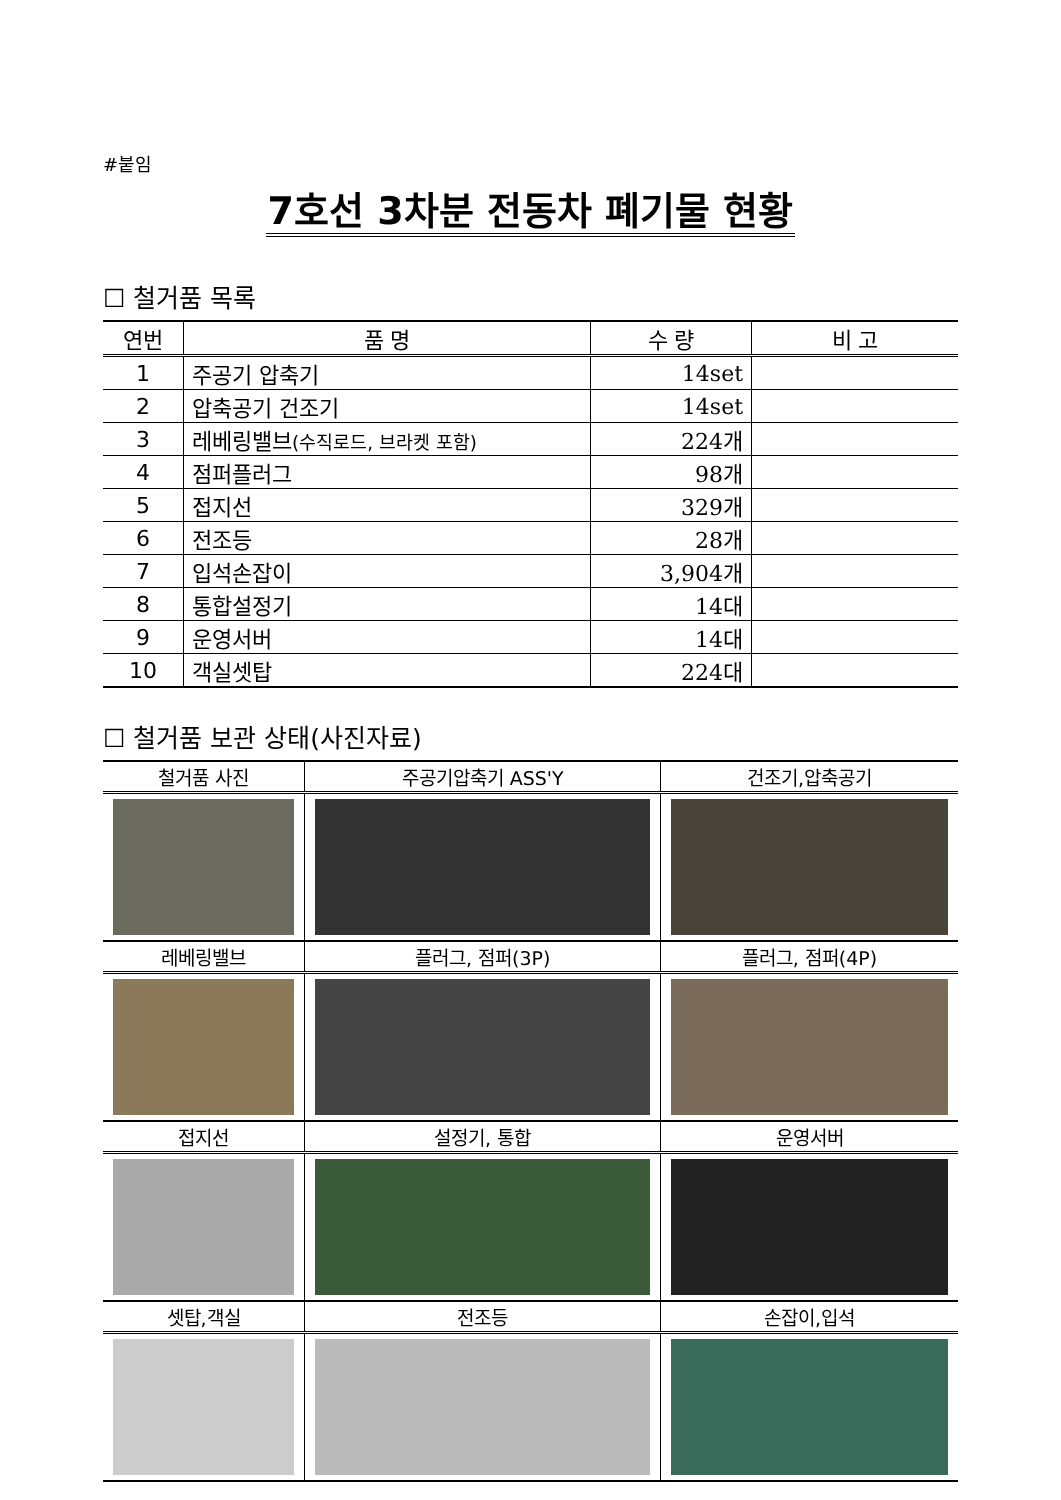#붙임
7호선 3차분 전동차 폐기물 현황
☐ 철거품 목록
| 연번 | 품 명 | 수 량 | 비 고 |
| --- | --- | --- | --- |
| 1 | 주공기 압축기 | 14set | |
| 2 | 압축공기 건조기 | 14set | |
| 3 | 레베링밸브 (수직로드, 브라켓 포함) | 224개 | |
| 4 | 점퍼플러그 | 98개 | |
| 5 | 접지선 | 329개 | |
| 6 | 전조등 | 28개 | |
| 7 | 입석손잡이 | 3,904개 | |
| 8 | 통합설정기 | 14대 | |
| 9 | 운영서버 | 14대 | |
| 10 | 객실셋탑 | 224대 | |
☐ 철거품 보관 상태(사진자료)
| 철거품 사진 | 주공기압축기 ASS'Y | 건조기,압축공기 |
| --- | --- | --- |
| 레베링밸브 | 플러그, 점퍼(3P) | 플러그, 점퍼(4P) |
| 접지선 | 설정기, 통합 | 운영서버 |
| 셋탑,객실 | 전조등 | 손잡이,입석 |